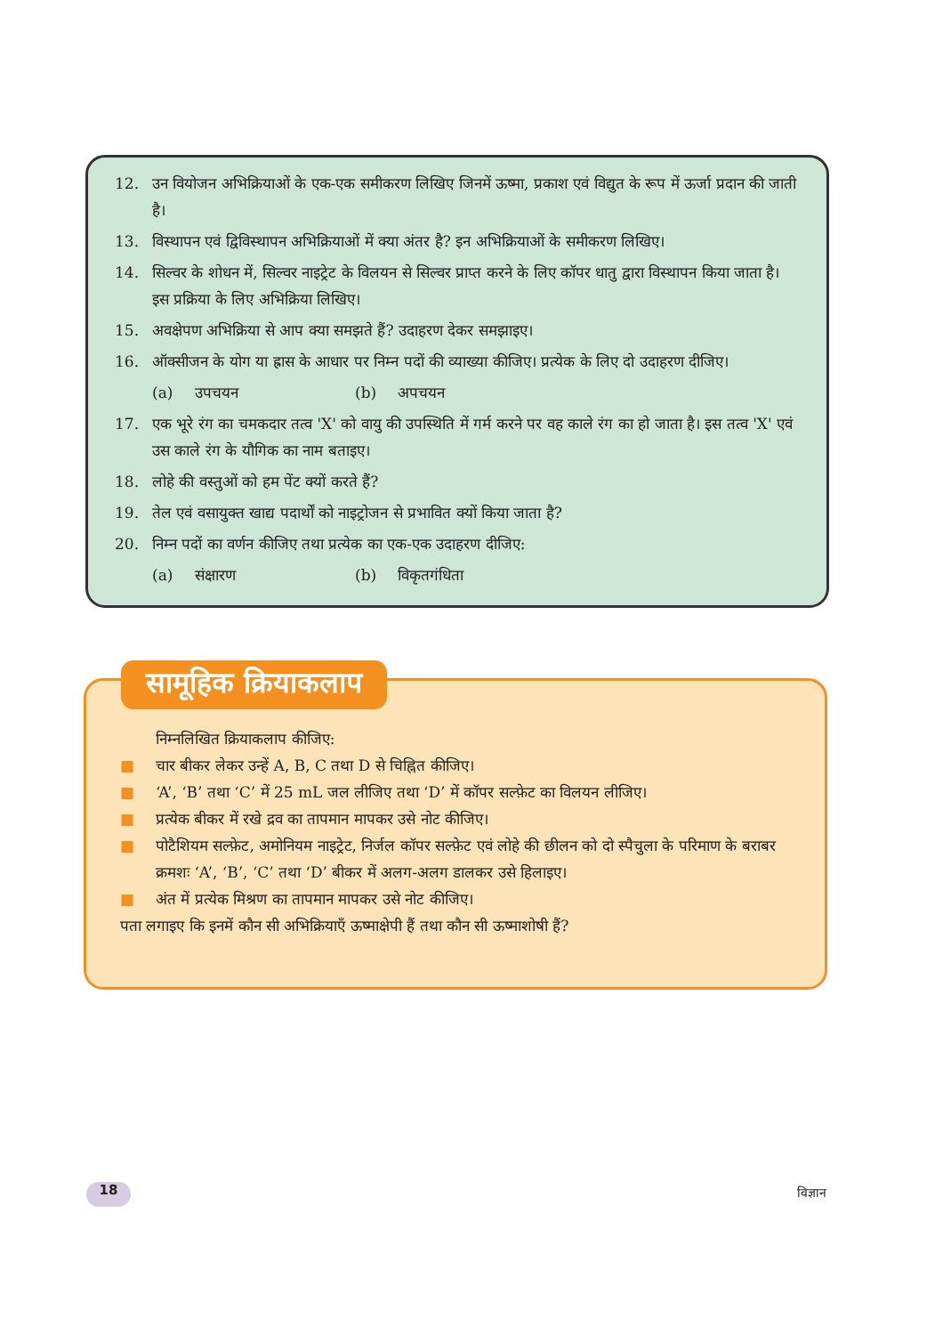12. उन वियोजन अभिक्रियाओं के एक-एक समीकरण लिखिए जिनमें ऊष्मा, प्रकाश एवं विद्युत के रूप में ऊर्जा प्रदान की जाती है।
13. विस्थापन एवं द्विविस्थापन अभिक्रियाओं में क्या अंतर है? इन अभिक्रियाओं के समीकरण लिखिए।
14. सिल्वर के शोधन में, सिल्वर नाइट्रेट के विलयन से सिल्वर प्राप्त करने के लिए कॉपर धातु द्वारा विस्थापन किया जाता है। इस प्रक्रिया के लिए अभिक्रिया लिखिए।
15. अवक्षेपण अभिक्रिया से आप क्या समझते हैं? उदाहरण देकर समझाइए।
16. ऑक्सीजन के योग या ह्रास के आधार पर निम्न पदों की व्याख्या कीजिए। प्रत्येक के लिए दो उदाहरण दीजिए।
(a) उपचयन (b) अपचयन
17. एक भूरे रंग का चमकदार तत्व 'X' को वायु की उपस्थिति में गर्म करने पर वह काले रंग का हो जाता है। इस तत्व 'X' एवं उस काले रंग के यौगिक का नाम बताइए।
18. लोहे की वस्तुओं को हम पेंट क्यों करते हैं?
19. तेल एवं वसायुक्त खाद्य पदार्थों को नाइट्रोजन से प्रभावित क्यों किया जाता है?
20. निम्न पदों का वर्णन कीजिए तथा प्रत्येक का एक-एक उदाहरण दीजिए:
(a) संक्षारण (b) विकृतगंधिता
निम्नलिखित क्रियाकलाप कीजिए:
■ चार बीकर लेकर उन्हें A, B, C तथा D से चिह्नित कीजिए।
■ ‘A’, ‘B’ तथा ‘C’ में 25 mL जल लीजिए तथा ‘D’ में कॉपर सल्फ़ेट का विलयन लीजिए।
■ प्रत्येक बीकर में रखे द्रव का तापमान मापकर उसे नोट कीजिए।
■ पोटैशियम सल्फ़ेट, अमोनियम नाइट्रेट, निर्जल कॉपर सल्फ़ेट एवं लोहे की छीलन को दो स्पैचुला के परिमाण के बराबर क्रमशः ‘A’, ‘B’, ‘C’ तथा ‘D’ बीकर में अलग-अलग डालकर उसे हिलाइए।
■ अंत में प्रत्येक मिश्रण का तापमान मापकर उसे नोट कीजिए।
पता लगाइए कि इनमें कौन सी अभिक्रियाएँ ऊष्माक्षेपी हैं तथा कौन सी ऊष्माशोषी हैं?
सामूहिक क्रियाकलाप
18 विज्ञान